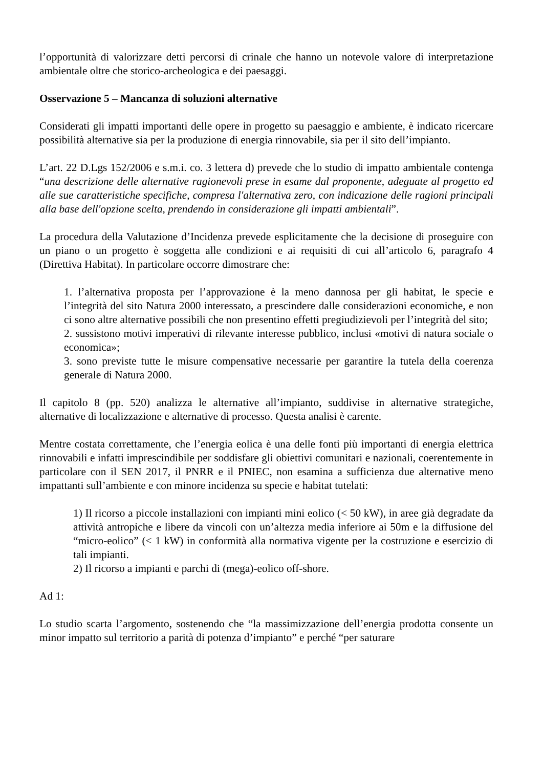l’opportunità di valorizzare detti percorsi di crinale che hanno un notevole valore di interpretazione ambientale oltre che storico-archeologica e dei paesaggi.
Osservazione 5 – Mancanza di soluzioni alternative
Considerati gli impatti importanti delle opere in progetto su paesaggio e ambiente, è indicato ricercare possibilità alternative sia per la produzione di energia rinnovabile, sia per il sito dell’impianto.
L’art. 22 D.Lgs 152/2006 e s.m.i. co. 3 lettera d) prevede che lo studio di impatto ambientale contenga “una descrizione delle alternative ragionevoli prese in esame dal proponente, adeguate al progetto ed alle sue caratteristiche specifiche, compresa l'alternativa zero, con indicazione delle ragioni principali alla base dell'opzione scelta, prendendo in considerazione gli impatti ambientali”.
La procedura della Valutazione d’Incidenza prevede esplicitamente che la decisione di proseguire con un piano o un progetto è soggetta alle condizioni e ai requisiti di cui all’articolo 6, paragrafo 4 (Direttiva Habitat). In particolare occorre dimostrare che:
1. l’alternativa proposta per l’approvazione è la meno dannosa per gli habitat, le specie e l’integrità del sito Natura 2000 interessato, a prescindere dalle considerazioni economiche, e non ci sono altre alternative possibili che non presentino effetti pregiudizievoli per l’integrità del sito;
2. sussistono motivi imperativi di rilevante interesse pubblico, inclusi «motivi di natura sociale o economica»;
3. sono previste tutte le misure compensative necessarie per garantire la tutela della coerenza generale di Natura 2000.
Il capitolo 8 (pp. 520) analizza le alternative all’impianto, suddivise in alternative strategiche, alternative di localizzazione e alternative di processo. Questa analisi è carente.
Mentre costata correttamente, che l’energia eolica è una delle fonti più importanti di energia elettrica rinnovabili e infatti imprescindibile per soddisfare gli obiettivi comunitari e nazionali, coerentemente in particolare con il SEN 2017, il PNRR e il PNIEC, non esamina a sufficienza due alternative meno impattanti sull’ambiente e con minore incidenza su specie e habitat tutelati:
1) Il ricorso a piccole installazioni con impianti mini eolico (< 50 kW), in aree già degradate da attività antropiche e libere da vincoli con un’altezza media inferiore ai 50m e la diffusione del “micro-eolico” (< 1 kW) in conformità alla normativa vigente per la costruzione e esercizio di tali impianti.
2) Il ricorso a impianti e parchi di (mega)-eolico off-shore.
Ad 1:
Lo studio scarta l’argomento, sostenendo che “la massimizzazione dell’energia prodotta consente un minor impatto sul territorio a parità di potenza d’impianto” e perché “per saturare